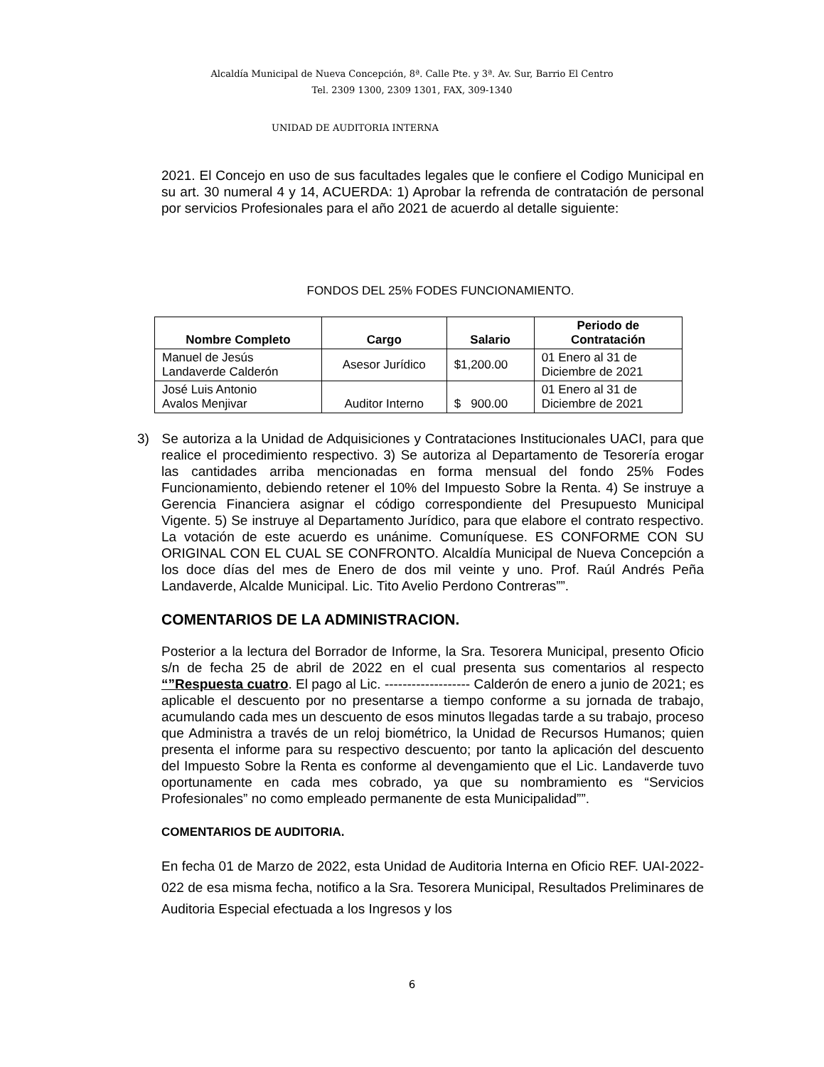Alcaldía Municipal de Nueva Concepción, 8ª. Calle Pte. y 3ª. Av. Sur, Barrio El Centro
Tel. 2309 1300, 2309 1301, FAX, 309-1340
UNIDAD DE AUDITORIA INTERNA
2021. El Concejo en uso de sus facultades legales que le confiere el Codigo Municipal en su art. 30 numeral 4 y 14, ACUERDA: 1) Aprobar la refrenda de contratación de personal por servicios Profesionales para el año 2021 de acuerdo al detalle siguiente:
FONDOS DEL 25% FODES FUNCIONAMIENTO.
| Nombre Completo | Cargo | Salario | Periodo de Contratación |
| --- | --- | --- | --- |
| Manuel de Jesús Landaverde Calderón | Asesor Jurídico | $1,200.00 | 01 Enero al 31 de Diciembre de 2021 |
| José Luis Antonio Avalos Menjivar | Auditor Interno | $ 900.00 | 01 Enero al 31 de Diciembre de 2021 |
3) Se autoriza a la Unidad de Adquisiciones y Contrataciones Institucionales UACI, para que realice el procedimiento respectivo. 3) Se autoriza al Departamento de Tesorería erogar las cantidades arriba mencionadas en forma mensual del fondo 25% Fodes Funcionamiento, debiendo retener el 10% del Impuesto Sobre la Renta. 4) Se instruye a Gerencia Financiera asignar el código correspondiente del Presupuesto Municipal Vigente. 5) Se instruye al Departamento Jurídico, para que elabore el contrato respectivo. La votación de este acuerdo es unánime. Comuníquese. ES CONFORME CON SU ORIGINAL CON EL CUAL SE CONFRONTO. Alcaldía Municipal de Nueva Concepción a los doce días del mes de Enero de dos mil veinte y uno. Prof. Raúl Andrés Peña Landaverde, Alcalde Municipal. Lic. Tito Avelio Perdono Contreras””.
COMENTARIOS DE LA ADMINISTRACION.
Posterior a la lectura del Borrador de Informe, la Sra. Tesorera Municipal, presento Oficio s/n de fecha 25 de abril de 2022 en el cual presenta sus comentarios al respecto “”Respuesta cuatro. El pago al Lic. ------------------- Calderón de enero a junio de 2021; es aplicable el descuento por no presentarse a tiempo conforme a su jornada de trabajo, acumulando cada mes un descuento de esos minutos llegadas tarde a su trabajo, proceso que Administra a través de un reloj biométrico, la Unidad de Recursos Humanos; quien presenta el informe para su respectivo descuento; por tanto la aplicación del descuento del Impuesto Sobre la Renta es conforme al devengamiento que el Lic. Landaverde tuvo oportunamente en cada mes cobrado, ya que su nombramiento es “Servicios Profesionales” no como empleado permanente de esta Municipalidad””.
COMENTARIOS DE AUDITORIA.
En fecha 01 de Marzo de 2022, esta Unidad de Auditoria Interna en Oficio REF. UAI-2022-022 de esa misma fecha, notifico a la Sra. Tesorera Municipal, Resultados Preliminares de Auditoria Especial efectuada a los Ingresos y los
6